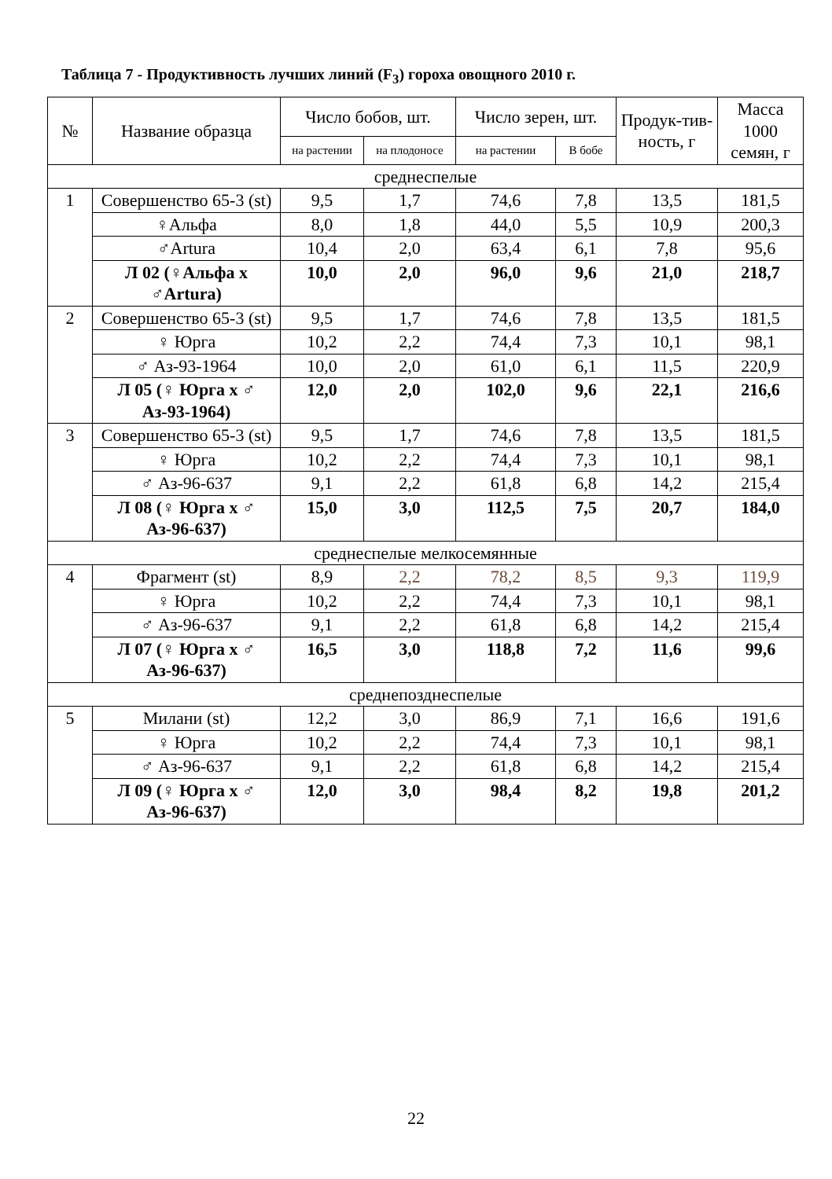Таблица 7 - Продуктивность лучших линий (F<sub>3</sub>) гороха овощного 2010 г.
| № | Название образца | Число бобов, шт. | | Число зерен, шт. | | Продук-тив-ность, г | Масса 1000 семян, г |
| --- | --- | --- | --- | --- | --- | --- | --- |
| | | на растении | на плодоносе | на растении | В бобе | | |
| среднеспелые | | | | | | | |
| 1 | Совершенство 65-3 (st) | 9,5 | 1,7 | 74,6 | 7,8 | 13,5 | 181,5 |
| | ♀Альфа | 8,0 | 1,8 | 44,0 | 5,5 | 10,9 | 200,3 |
| | ♂Artura | 10,4 | 2,0 | 63,4 | 6,1 | 7,8 | 95,6 |
| | Л 02 (♀Альфа х ♂Artura) | 10,0 | 2,0 | 96,0 | 9,6 | 21,0 | 218,7 |
| 2 | Совершенство 65-3 (st) | 9,5 | 1,7 | 74,6 | 7,8 | 13,5 | 181,5 |
| | ♀ Юрга | 10,2 | 2,2 | 74,4 | 7,3 | 10,1 | 98,1 |
| | ♂ Аз-93-1964 | 10,0 | 2,0 | 61,0 | 6,1 | 11,5 | 220,9 |
| | Л 05 (♀ Юрга х ♂ Аз-93-1964) | 12,0 | 2,0 | 102,0 | 9,6 | 22,1 | 216,6 |
| 3 | Совершенство 65-3 (st) | 9,5 | 1,7 | 74,6 | 7,8 | 13,5 | 181,5 |
| | ♀ Юрга | 10,2 | 2,2 | 74,4 | 7,3 | 10,1 | 98,1 |
| | ♂ Аз-96-637 | 9,1 | 2,2 | 61,8 | 6,8 | 14,2 | 215,4 |
| | Л 08 (♀ Юрга х ♂ Аз-96-637) | 15,0 | 3,0 | 112,5 | 7,5 | 20,7 | 184,0 |
| среднеспелые мелкосемянные | | | | | | | |
| 4 | Фрагмент (st) | 8,9 | 2,2 | 78,2 | 8,5 | 9,3 | 119,9 |
| | ♀ Юрга | 10,2 | 2,2 | 74,4 | 7,3 | 10,1 | 98,1 |
| | ♂ Аз-96-637 | 9,1 | 2,2 | 61,8 | 6,8 | 14,2 | 215,4 |
| | Л 07 (♀ Юрга х ♂ Аз-96-637) | 16,5 | 3,0 | 118,8 | 7,2 | 11,6 | 99,6 |
| среднепозднеспелые | | | | | | | |
| 5 | Милани (st) | 12,2 | 3,0 | 86,9 | 7,1 | 16,6 | 191,6 |
| | ♀ Юрга | 10,2 | 2,2 | 74,4 | 7,3 | 10,1 | 98,1 |
| | ♂ Аз-96-637 | 9,1 | 2,2 | 61,8 | 6,8 | 14,2 | 215,4 |
| | Л 09 (♀ Юрга х ♂ Аз-96-637) | 12,0 | 3,0 | 98,4 | 8,2 | 19,8 | 201,2 |
22